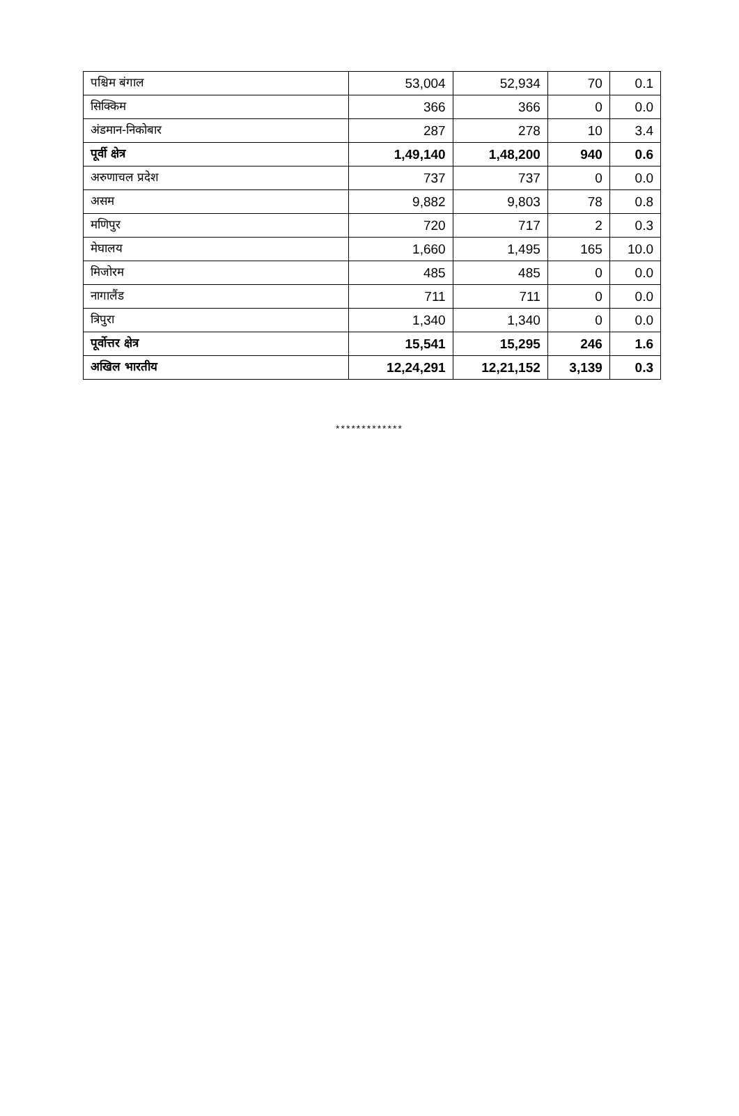| पश्चिम बंगाल | 53,004 | 52,934 | 70 | 0.1 |
| सिक्किम | 366 | 366 | 0 | 0.0 |
| अंडमान-निकोबार | 287 | 278 | 10 | 3.4 |
| पूर्वी क्षेत्र | 1,49,140 | 1,48,200 | 940 | 0.6 |
| अरुणाचल प्रदेश | 737 | 737 | 0 | 0.0 |
| असम | 9,882 | 9,803 | 78 | 0.8 |
| मणिपुर | 720 | 717 | 2 | 0.3 |
| मेघालय | 1,660 | 1,495 | 165 | 10.0 |
| मिजोरम | 485 | 485 | 0 | 0.0 |
| नागालैंड | 711 | 711 | 0 | 0.0 |
| त्रिपुरा | 1,340 | 1,340 | 0 | 0.0 |
| पूर्वोत्तर क्षेत्र | 15,541 | 15,295 | 246 | 1.6 |
| अखिल भारतीय | 12,24,291 | 12,21,152 | 3,139 | 0.3 |
*************